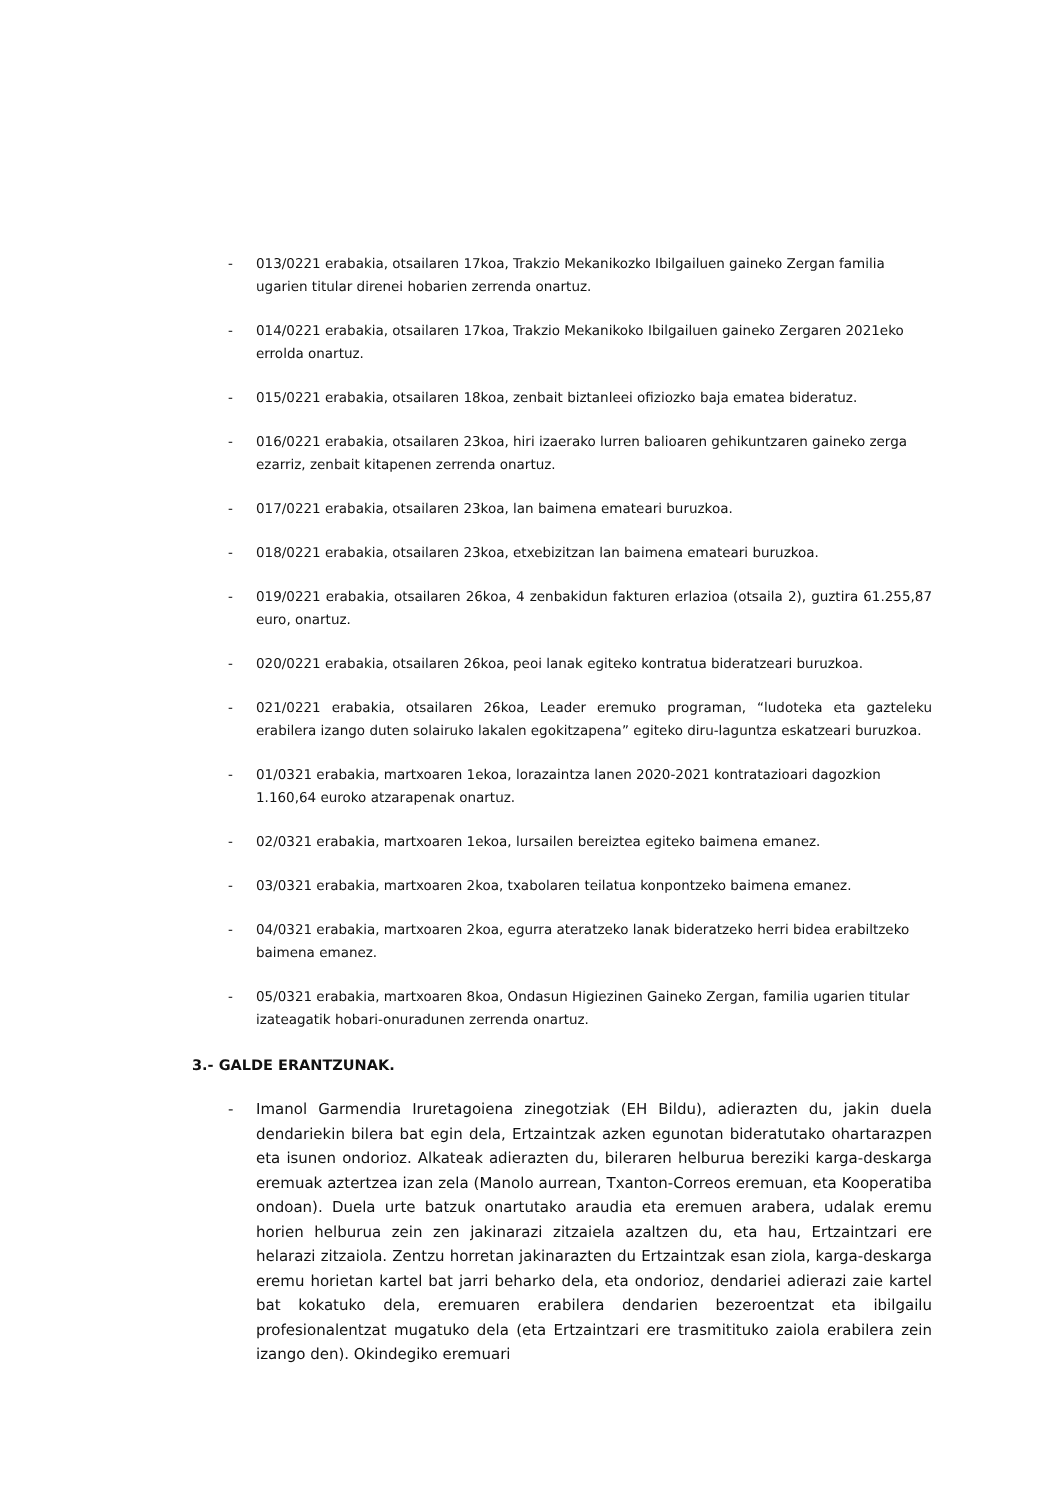- 013/0221 erabakia, otsailaren 17koa, Trakzio Mekanikozko Ibilgailuen gaineko Zergan familia ugarien titular direnei hobarien zerrenda onartuz.
- 014/0221 erabakia, otsailaren 17koa, Trakzio Mekanikoko Ibilgailuen gaineko Zergaren 2021eko errolda onartuz.
- 015/0221 erabakia, otsailaren 18koa, zenbait biztanleei ofiziozko baja ematea bideratuz.
- 016/0221 erabakia, otsailaren 23koa, hiri izaerako lurren balioaren gehikuntzaren gaineko zerga ezarriz, zenbait kitapenen zerrenda onartuz.
- 017/0221 erabakia, otsailaren 23koa, lan baimena emateari buruzkoa.
- 018/0221 erabakia, otsailaren 23koa, etxebizitzan lan baimena emateari buruzkoa.
- 019/0221 erabakia, otsailaren 26koa, 4 zenbakidun fakturen erlazioa (otsaila 2), guztira 61.255,87 euro, onartuz.
- 020/0221 erabakia, otsailaren 26koa, peoi lanak egiteko kontratua bideratzeari buruzkoa.
- 021/0221 erabakia, otsailaren 26koa, Leader eremuko programan, “ludoteka eta gazteleku erabilera izango duten solairuko lakalen egokitzapena” egiteko diru-laguntza eskatzeari buruzkoa.
- 01/0321 erabakia, martxoaren 1ekoa, lorazaintza lanen 2020-2021 kontratazioari dagozkion 1.160,64 euroko atzarapenak onartuz.
- 02/0321 erabakia, martxoaren 1ekoa, lursailen bereiztea egiteko baimena emanez.
- 03/0321 erabakia, martxoaren 2koa, txabolaren teilatua konpontzeko baimena emanez.
- 04/0321 erabakia, martxoaren 2koa, egurra ateratzeko lanak bideratzeko herri bidea erabiltzeko baimena emanez.
- 05/0321 erabakia, martxoaren 8koa, Ondasun Higiezinen Gaineko Zergan, familia ugarien titular izateagatik hobari-onuradunen zerrenda onartuz.
3.- GALDE ERANTZUNAK.
- Imanol Garmendia Iruretagoiena zinegotziak (EH Bildu), adierazten du, jakin duela dendariekin bilera bat egin dela, Ertzaintzak azken egunotan bideratutako ohartarazpen eta isunen ondorioz. Alkateak adierazten du, bileraren helburua bereziki karga-deskarga eremuak aztertzea izan zela (Manolo aurrean, Txanton-Correos eremuan, eta Kooperatiba ondoan). Duela urte batzuk onartutako araudia eta eremuen arabera, udalak eremu horien helburua zein zen jakinarazi zitzaiela azaltzen du, eta hau, Ertzaintzari ere helarazi zitzaiola. Zentzu horretan jakinarazten du Ertzaintzak esan ziola, karga-deskarga eremu horietan kartel bat jarri beharko dela, eta ondorioz, dendariei adierazi zaie kartel bat kokatuko dela, eremuaren erabilera dendarien bezeroentzat eta ibilgailu profesionalentzat mugatuko dela (eta Ertzaintzari ere trasmitituko zaiola erabilera zein izango den). Okindegiko eremuari